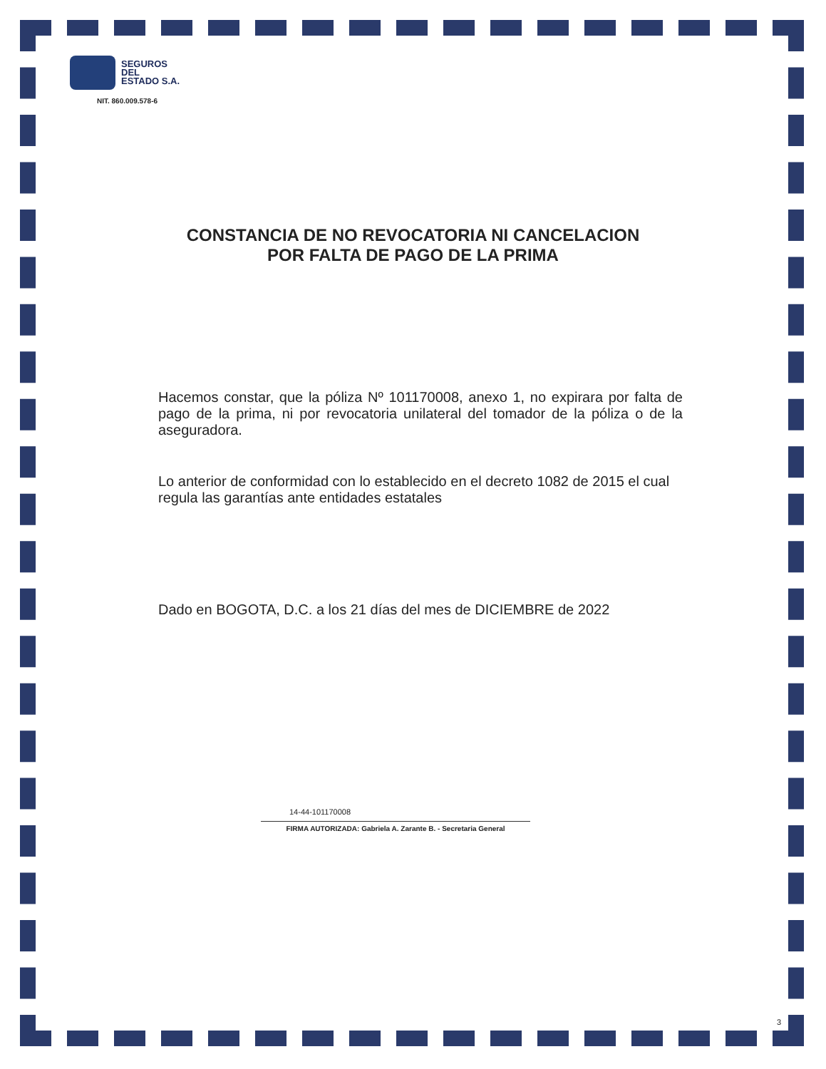SEGUROS
DEL
ESTADO S.A.
NIT. 860.009.578-6
CONSTANCIA DE NO REVOCATORIA NI CANCELACION
POR FALTA DE PAGO DE LA PRIMA
Hacemos constar, que la póliza Nº 101170008, anexo 1, no expirara por falta de pago de la prima, ni por revocatoria unilateral del tomador de la póliza o de la aseguradora.
Lo anterior de conformidad con lo establecido en el decreto 1082 de 2015 el cual regula las garantías ante entidades estatales
Dado en BOGOTA, D.C. a los 21 días del mes de DICIEMBRE de 2022
14-44-101170008
FIRMA AUTORIZADA: Gabriela A. Zarante B. - Secretaria General
3